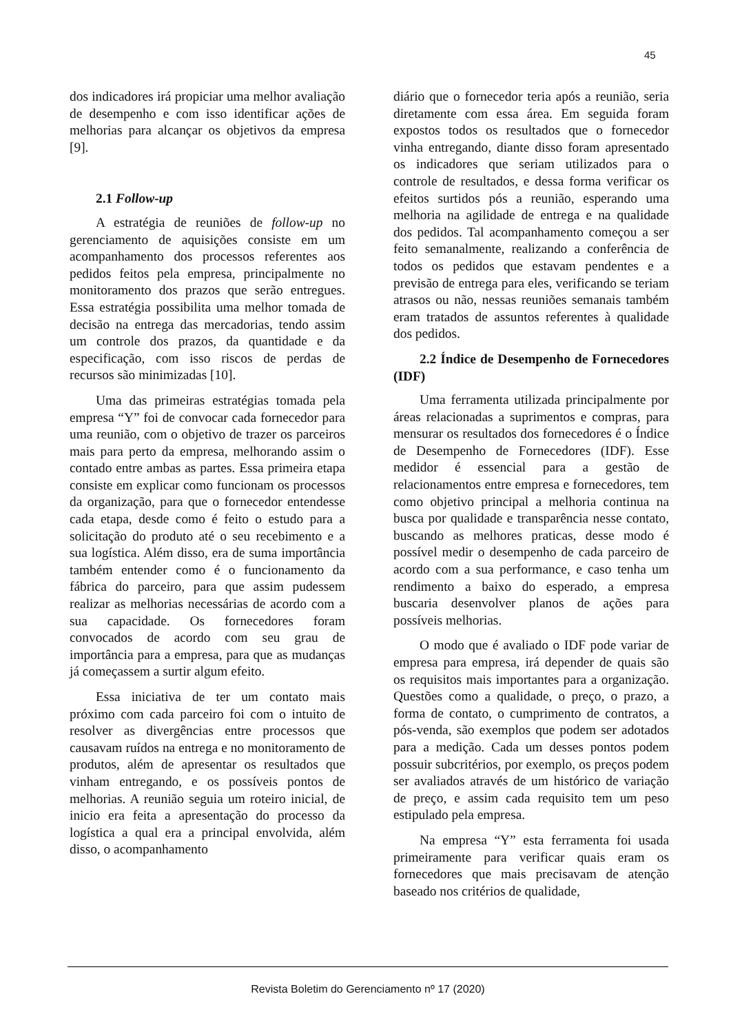45
dos indicadores irá propiciar uma melhor avaliação de desempenho e com isso identificar ações de melhorias para alcançar os objetivos da empresa [9].
2.1 Follow-up
A estratégia de reuniões de follow-up no gerenciamento de aquisições consiste em um acompanhamento dos processos referentes aos pedidos feitos pela empresa, principalmente no monitoramento dos prazos que serão entregues. Essa estratégia possibilita uma melhor tomada de decisão na entrega das mercadorias, tendo assim um controle dos prazos, da quantidade e da especificação, com isso riscos de perdas de recursos são minimizadas [10].
Uma das primeiras estratégias tomada pela empresa “Y” foi de convocar cada fornecedor para uma reunião, com o objetivo de trazer os parceiros mais para perto da empresa, melhorando assim o contado entre ambas as partes. Essa primeira etapa consiste em explicar como funcionam os processos da organização, para que o fornecedor entendesse cada etapa, desde como é feito o estudo para a solicitação do produto até o seu recebimento e a sua logística. Além disso, era de suma importância também entender como é o funcionamento da fábrica do parceiro, para que assim pudessem realizar as melhorias necessárias de acordo com a sua capacidade. Os fornecedores foram convocados de acordo com seu grau de importância para a empresa, para que as mudanças já começassem a surtir algum efeito.
Essa iniciativa de ter um contato mais próximo com cada parceiro foi com o intuito de resolver as divergências entre processos que causavam ruídos na entrega e no monitoramento de produtos, além de apresentar os resultados que vinham entregando, e os possíveis pontos de melhorias. A reunião seguia um roteiro inicial, de inicio era feita a apresentação do processo da logística a qual era a principal envolvida, além disso, o acompanhamento
diário que o fornecedor teria após a reunião, seria diretamente com essa área. Em seguida foram expostos todos os resultados que o fornecedor vinha entregando, diante disso foram apresentado os indicadores que seriam utilizados para o controle de resultados, e dessa forma verificar os efeitos surtidos pós a reunião, esperando uma melhoria na agilidade de entrega e na qualidade dos pedidos. Tal acompanhamento começou a ser feito semanalmente, realizando a conferência de todos os pedidos que estavam pendentes e a previsão de entrega para eles, verificando se teriam atrasos ou não, nessas reuniões semanais também eram tratados de assuntos referentes à qualidade dos pedidos.
2.2 Índice de Desempenho de Fornecedores (IDF)
Uma ferramenta utilizada principalmente por áreas relacionadas a suprimentos e compras, para mensurar os resultados dos fornecedores é o Índice de Desempenho de Fornecedores (IDF). Esse medidor é essencial para a gestão de relacionamentos entre empresa e fornecedores, tem como objetivo principal a melhoria continua na busca por qualidade e transparência nesse contato, buscando as melhores praticas, desse modo é possível medir o desempenho de cada parceiro de acordo com a sua performance, e caso tenha um rendimento a baixo do esperado, a empresa buscaria desenvolver planos de ações para possíveis melhorias.
O modo que é avaliado o IDF pode variar de empresa para empresa, irá depender de quais são os requisitos mais importantes para a organização. Questões como a qualidade, o preço, o prazo, a forma de contato, o cumprimento de contratos, a pós-venda, são exemplos que podem ser adotados para a medição. Cada um desses pontos podem possuir subcritérios, por exemplo, os preços podem ser avaliados através de um histórico de variação de preço, e assim cada requisito tem um peso estipulado pela empresa.
Na empresa “Y” esta ferramenta foi usada primeiramente para verificar quais eram os fornecedores que mais precisavam de atenção baseado nos critérios de qualidade,
Revista Boletim do Gerenciamento nº 17 (2020)